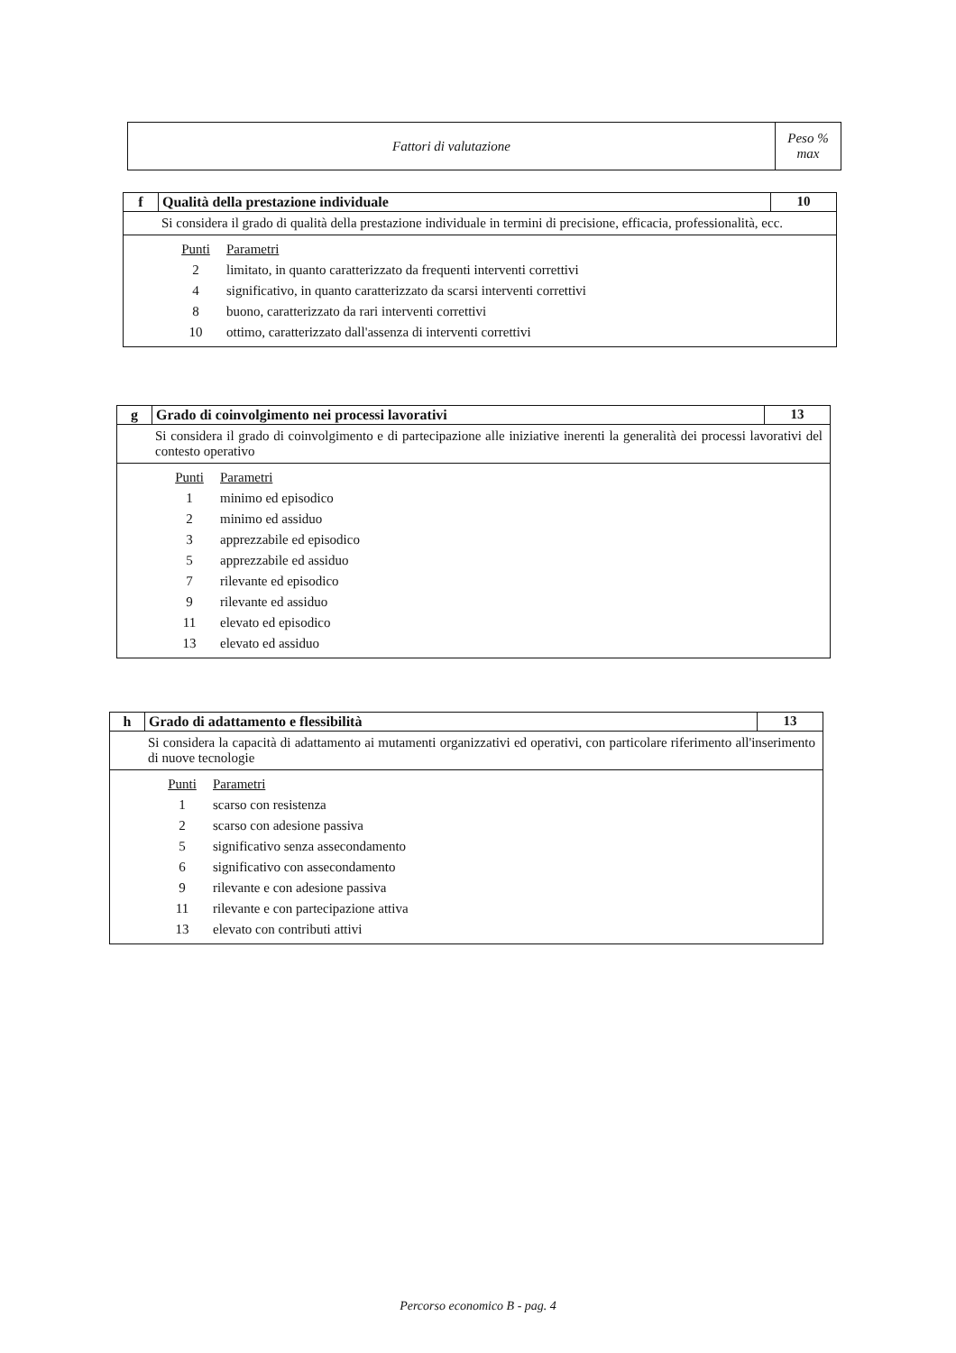| Fattori di valutazione | Peso % max |
| f | Qualità della prestazione individuale | 10 |
| Si considera il grado di qualità della prestazione individuale in termini di precisione, efficacia, professionalità, ecc. | | |
| / Punti / Parametri / / 2 / limitato, in quanto caratterizzato da frequenti interventi correttivi / / 4 / significativo, in quanto caratterizzato da scarsi interventi correttivi / / 8 / buono, caratterizzato da rari interventi correttivi / / 10 / ottimo, caratterizzato dall'assenza di interventi correttivi / | | |
| g | Grado di coinvolgimento nei processi lavorativi | 13 |
| Si considera il grado di coinvolgimento e di partecipazione alle iniziative inerenti la generalità dei processi lavorativi del contesto operativo | | |
| / Punti / Parametri / / 1 / minimo ed episodico / / 2 / minimo ed assiduo / / 3 / apprezzabile ed episodico / / 5 / apprezzabile ed assiduo / / 7 / rilevante ed episodico / / 9 / rilevante ed assiduo / / 11 / elevato ed episodico / / 13 / elevato ed assiduo / | | |
| h | Grado di adattamento e flessibilità | 13 |
| Si considera la capacità di adattamento ai mutamenti organizzativi ed operativi, con particolare riferimento all'inserimento di nuove tecnologie | | |
| / Punti / Parametri / / 1 / scarso con resistenza / / 2 / scarso con adesione passiva / / 5 / significativo senza assecondamento / / 6 / significativo con assecondamento / / 9 / rilevante e con adesione passiva / / 11 / rilevante e con partecipazione attiva / / 13 / elevato con contributi attivi / | | |
Percorso economico B - pag. 4